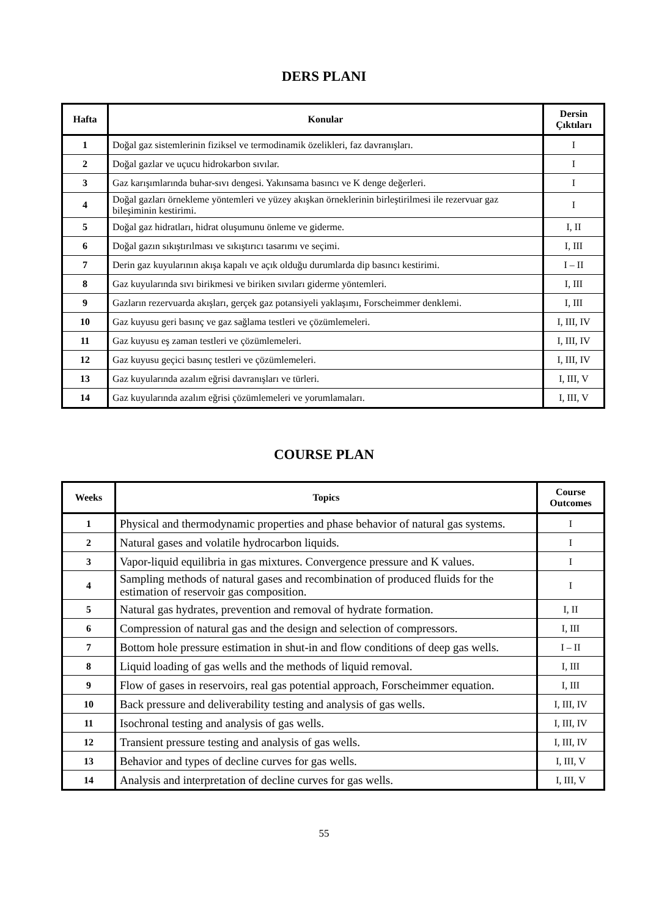DERS PLANI
| Hafta | Konular | Dersin Çıktıları |
| --- | --- | --- |
| 1 | Doğal gaz sistemlerinin fiziksel ve termodinamik özelikleri, faz davranışları. | I |
| 2 | Doğal gazlar ve uçucu hidrokarbon sıvılar. | I |
| 3 | Gaz karışımlarında buhar-sıvı dengesi. Yakınsama basıncı ve K denge değerleri. | I |
| 4 | Doğal gazları örnekleme yöntemleri ve yüzey akışkan örneklerinin birleştirilmesi ile rezervuar gaz bileşiminin kestirimi. | I |
| 5 | Doğal gaz hidratları, hidrat oluşumunu önleme ve giderme. | I, II |
| 6 | Doğal gazın sıkıştırılması ve sıkıştırıcı tasarımı ve seçimi. | I, III |
| 7 | Derin gaz kuyularının akışa kapalı ve açık olduğu durumlarda dip basıncı kestirimi. | I – II |
| 8 | Gaz kuyularında sıvı birikmesi ve biriken sıvıları giderme yöntemleri. | I, III |
| 9 | Gazların rezervuarda akışları, gerçek gaz potansiyeli yaklaşımı, Forscheimmer denklemi. | I, III |
| 10 | Gaz kuyusu geri basınç ve gaz sağlama testleri ve çözümlemeleri. | I, III, IV |
| 11 | Gaz kuyusu eş zaman testleri ve çözümlemeleri. | I, III, IV |
| 12 | Gaz kuyusu geçici basınç testleri ve çözümlemeleri. | I, III, IV |
| 13 | Gaz kuyularında azalım eğrisi davranışları ve türleri. | I, III, V |
| 14 | Gaz kuyularında azalım eğrisi çözümlemeleri ve yorumlamaları. | I, III, V |
COURSE PLAN
| Weeks | Topics | Course Outcomes |
| --- | --- | --- |
| 1 | Physical and thermodynamic properties and phase behavior of natural gas systems. | I |
| 2 | Natural gases and volatile hydrocarbon liquids. | I |
| 3 | Vapor-liquid equilibria in gas mixtures. Convergence pressure and K values. | I |
| 4 | Sampling methods of natural gases and recombination of produced fluids for the estimation of reservoir gas composition. | I |
| 5 | Natural gas hydrates, prevention and removal of hydrate formation. | I, II |
| 6 | Compression of natural gas and the design and selection of compressors. | I, III |
| 7 | Bottom hole pressure estimation in shut-in and flow conditions of deep gas wells. | I – II |
| 8 | Liquid loading of gas wells and the methods of liquid removal. | I, III |
| 9 | Flow of gases in reservoirs, real gas potential approach, Forscheimmer equation. | I, III |
| 10 | Back pressure and deliverability testing and analysis of gas wells. | I, III, IV |
| 11 | Isochronal testing and analysis of gas wells. | I, III, IV |
| 12 | Transient pressure testing and analysis of gas wells. | I, III, IV |
| 13 | Behavior and types of decline curves for gas wells. | I, III, V |
| 14 | Analysis and interpretation of decline curves for gas wells. | I, III, V |
55